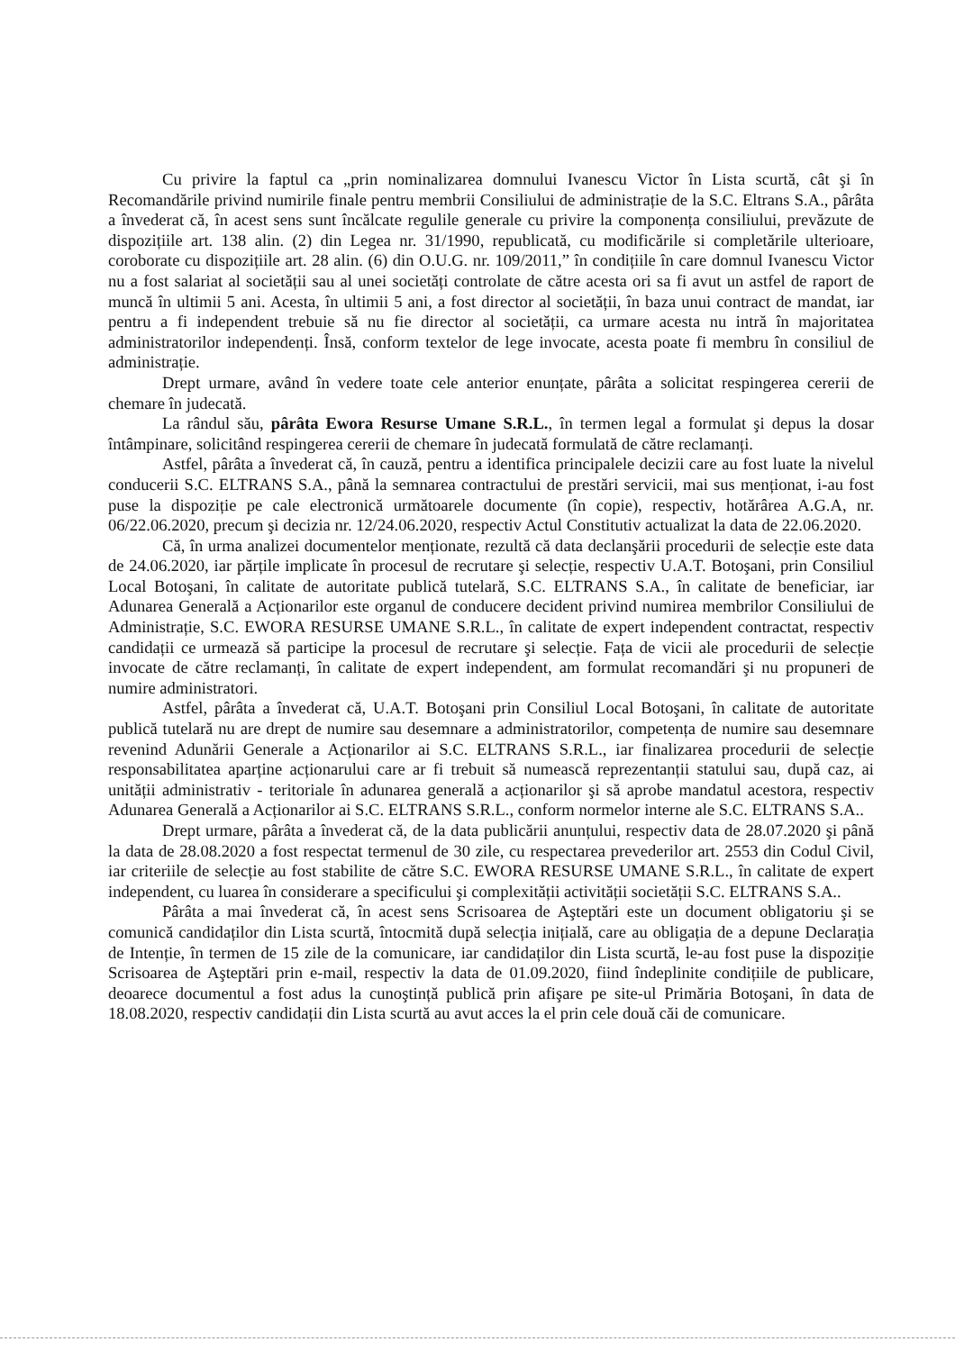Cu privire la faptul ca „prin nominalizarea domnului Ivanescu Victor în Lista scurtă, cât şi în Recomandările privind numirile finale pentru membrii Consiliului de administrație de la S.C. Eltrans S.A., pârâta a învederat că, în acest sens sunt încălcate regulile generale cu privire la componența consiliului, prevăzute de dispozițiile art. 138 alin. (2) din Legea nr. 31/1990, republicată, cu modificările si completările ulterioare, coroborate cu dispozițiile art. 28 alin. (6) din O.U.G. nr. 109/2011,” în condițiile în care domnul Ivanescu Victor nu a fost salariat al societății sau al unei societăți controlate de către acesta ori sa fi avut un astfel de raport de muncă în ultimii 5 ani. Acesta, în ultimii 5 ani, a fost director al societății, în baza unui contract de mandat, iar pentru a fi independent trebuie să nu fie director al societății, ca urmare acesta nu intră în majoritatea administratorilor independenți. Însă, conform textelor de lege invocate, acesta poate fi membru în consiliul de administrație.
Drept urmare, având în vedere toate cele anterior enunțate, pârâta a solicitat respingerea cererii de chemare în judecată.
La rândul său, pârâta Ewora Resurse Umane S.R.L., în termen legal a formulat şi depus la dosar întâmpinare, solicitând respingerea cererii de chemare în judecată formulată de către reclamanți.
Astfel, pârâta a învederat că, în cauză, pentru a identifica principalele decizii care au fost luate la nivelul conducerii S.C. ELTRANS S.A., până la semnarea contractului de prestări servicii, mai sus menționat, i-au fost puse la dispoziție pe cale electronică următoarele documente (în copie), respectiv, hotărârea A.G.A, nr. 06/22.06.2020, precum şi decizia nr. 12/24.06.2020, respectiv Actul Constitutiv actualizat la data de 22.06.2020.
Că, în urma analizei documentelor menționate, rezultă că data declanşării procedurii de selecție este data de 24.06.2020, iar părțile implicate în procesul de recrutare şi selecție, respectiv U.A.T. Botoşani, prin Consiliul Local Botoşani, în calitate de autoritate publică tutelară, S.C. ELTRANS S.A., în calitate de beneficiar, iar Adunarea Generală a Acționarilor este organul de conducere decident privind numirea membrilor Consiliului de Administrație, S.C. EWORA RESURSE UMANE S.R.L., în calitate de expert independent contractat, respectiv candidații ce urmează să participe la procesul de recrutare şi selecție. Fața de vicii ale procedurii de selecție invocate de către reclamanți, în calitate de expert independent, am formulat recomandări şi nu propuneri de numire administratori.
Astfel, pârâta a învederat că, U.A.T. Botoşani prin Consiliul Local Botoşani, în calitate de autoritate publică tutelară nu are drept de numire sau desemnare a administratorilor, competența de numire sau desemnare revenind Adunării Generale a Acționarilor ai S.C. ELTRANS S.R.L., iar finalizarea procedurii de selecție responsabilitatea aparține acționarului care ar fi trebuit să numească reprezentanții statului sau, după caz, ai unității administrativ - teritoriale în adunarea generală a acționarilor şi să aprobe mandatul acestora, respectiv Adunarea Generală a Acționarilor ai S.C. ELTRANS S.R.L., conform normelor interne ale S.C. ELTRANS S.A..
Drept urmare, pârâta a învederat că, de la data publicării anunțului, respectiv data de 28.07.2020 şi până la data de 28.08.2020 a fost respectat termenul de 30 zile, cu respectarea prevederilor art. 2553 din Codul Civil, iar criteriile de selecție au fost stabilite de către S.C. EWORA RESURSE UMANE S.R.L., în calitate de expert independent, cu luarea în considerare a specificului şi complexității activității societății S.C. ELTRANS S.A..
Pârâta a mai învederat că, în acest sens Scrisoarea de Aşteptări este un document obligatoriu şi se comunică candidaților din Lista scurtă, întocmită după selecția inițială, care au obligația de a depune Declarația de Intenție, în termen de 15 zile de la comunicare, iar candidaților din Lista scurtă, le-au fost puse la dispoziție Scrisoarea de Aşteptări prin e-mail, respectiv la data de 01.09.2020, fiind îndeplinite condițiile de publicare, deoarece documentul a fost adus la cunoştință publică prin afişare pe site-ul Primăria Botoşani, în data de 18.08.2020, respectiv candidații din Lista scurtă au avut acces la el prin cele două căi de comunicare.